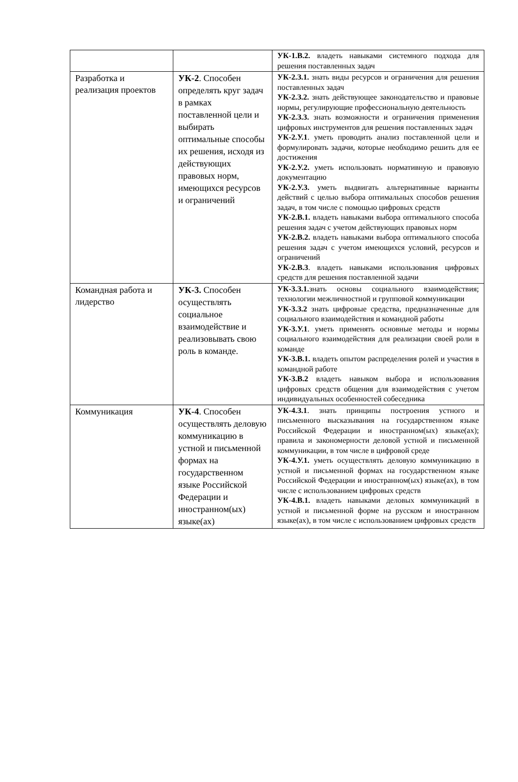| | | УК-1.В.2. владеть навыками системного подхода для решения поставленных задач |
| Разработка и реализация проектов | УК-2 . Способен определять круг задач в рамках поставленной цели и выбирать оптимальные способы их решения, исходя из действующих правовых норм, имеющихся ресурсов и ограничений | УК-2.З.1. знать виды ресурсов и ограничения для решения поставленных задач УК-2.З.2. знать действующее законодательство и правовые нормы, регулирующие профессиональную деятельность УК-2.З.3. знать возможности и ограничения применения цифровых инструментов для решения поставленных задач УК-2.У.1 . уметь проводить анализ поставленной цели и формулировать задачи, которые необходимо решить для ее достижения УК-2.У.2. уметь использовать нормативную и правовую документацию УК-2.У.3. уметь выдвигать альтернативные варианты действий с целью выбора оптимальных способов решения задач, в том числе с помощью цифровых средств УК-2.В.1. владеть навыками выбора оптимального способа решения задач с учетом действующих правовых норм УК-2.В.2. владеть навыками выбора оптимального способа решения задач с учетом имеющихся условий, ресурсов и ограничений УК-2.В.3 . владеть навыками использования цифровых средств для решения поставленной задачи |
| Командная работа и лидерство | УК-3. Способен осуществлять социальное взаимодействие и реализовывать свою роль в команде. | УК-3.З.1. знать основы социального взаимодействия; технологии межличностной и групповой коммуникации УК-3.З.2 знать цифровые средства, предназначенные для социального взаимодействия и командной работы УК-3.У.1 . уметь применять основные методы и нормы социального взаимодействия для реализации своей роли в команде УК-3.В.1. владеть опытом распределения ролей и участия в командной работе УК-3.В.2 владеть навыком выбора и использования цифровых средств общения для взаимодействия с учетом индивидуальных особенностей собеседника |
| Коммуникация | УК-4 . Способен осуществлять деловую коммуникацию в устной и письменной формах на государственном языке Российской Федерации и иностранном(ых) языке(ах) | УК-4.З.1 . знать принципы построения устного и письменного высказывания на государственном языке Российской Федерации и иностранном(ых) языке(ах); правила и закономерности деловой устной и письменной коммуникации, в том числе в цифровой среде УК-4.У.1. уметь осуществлять деловую коммуникацию в устной и письменной формах на государственном языке Российской Федерации и иностранном(ых) языке(ах), в том числе с использованием цифровых средств УК-4.В.1. владеть навыками деловых коммуникаций в устной и письменной форме на русском и иностранном языке(ах), в том числе с использованием цифровых средств |